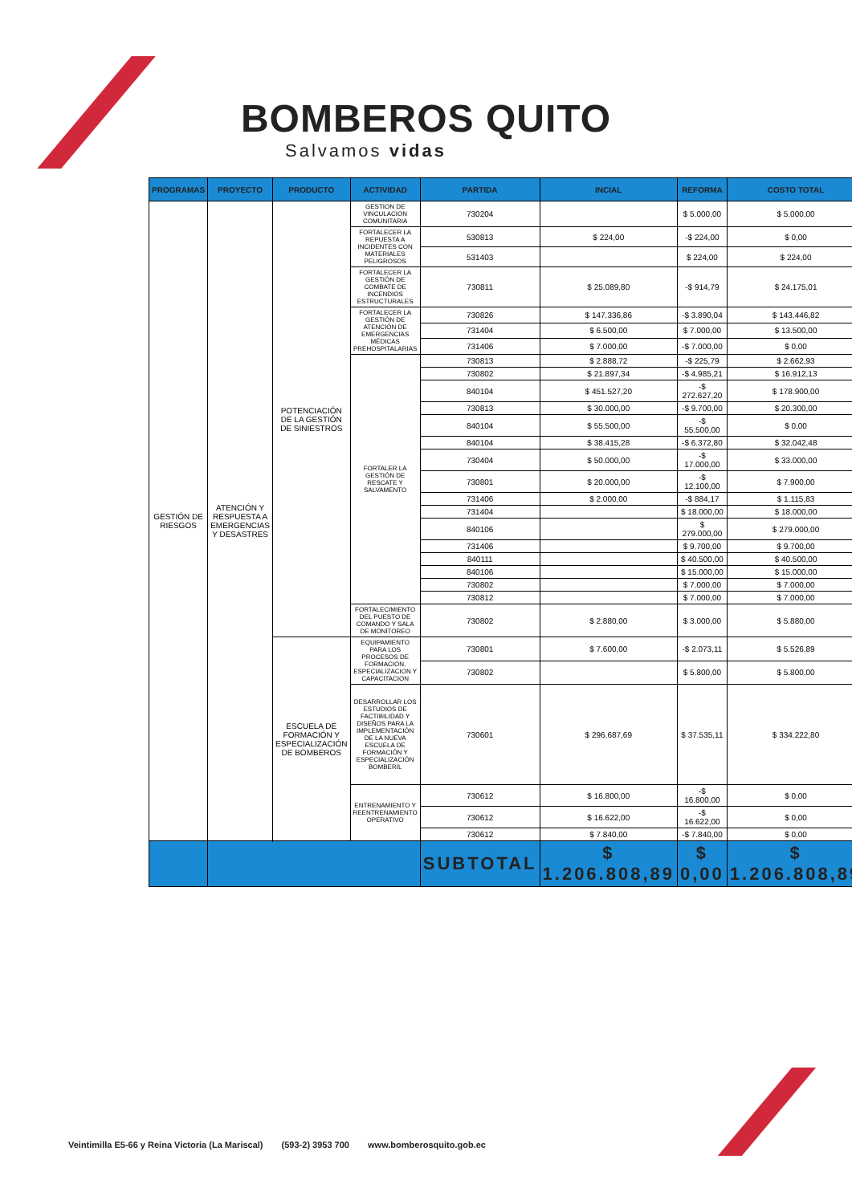BOMBEROS QUITO
Salvamos vidas
| PROGRAMAS | PROYECTO | PRODUCTO | ACTIVIDAD | PARTIDA | INCIAL | REFORMA | COSTO TOTAL |
| --- | --- | --- | --- | --- | --- | --- | --- |
| GESTIÓN DE RIESGOS | ATENCIÓN Y RESPUESTA A EMERGENCIAS Y DESASTRES | POTENCIACIÓN DE LA GESTIÓN DE SINIESTROS | GESTION DE VINCULACION COMUNITARIA | 730204 | | $ 5.000,00 | $ 5.000,00 |
| | | | FORTALECER LA REPUESTA A INCIDENTES CON MATERIALES PELIGROSOS | 530813 | $ 224,00 | -$ 224,00 | $ 0,00 |
| | | | | 531403 | | $ 224,00 | $ 224,00 |
| | | | FORTALECER LA GESTIÓN DE COMBATE DE INCENDIOS ESTRUCTURALES | 730811 | $ 25.089,80 | -$ 914,79 | $ 24.175,01 |
| | | | FORTALECER LA GESTIÓN DE ATENCIÓN DE EMERGENCIAS MÉDICAS PREHOSPITALARIAS | 730826 | $ 147.336,86 | -$ 3.890,04 | $ 143.446,82 |
| | | | | 731404 | $ 6.500,00 | $ 7.000,00 | $ 13.500,00 |
| | | | | 731406 | $ 7.000,00 | -$ 7.000,00 | $ 0,00 |
| | | | FORTALER LA GESTIÓN DE RESCATE Y SALVAMENTO | 730813 | $ 2.888,72 | -$ 225,79 | $ 2.662,93 |
| | | | | 730802 | $ 21.897,34 | -$ 4.985,21 | $ 16.912,13 |
| | | | | 840104 | $ 451.527,20 | -$ 272.627,20 | $ 178.900,00 |
| | | | | 730813 | $ 30.000,00 | -$ 9.700,00 | $ 20.300,00 |
| | | | | 840104 | $ 55.500,00 | -$ 55.500,00 | $ 0,00 |
| | | | | 840104 | $ 38.415,28 | -$ 6.372,80 | $ 32.042,48 |
| | | | | 730404 | $ 50.000,00 | -$ 17.000,00 | $ 33.000,00 |
| | | | | 730801 | $ 20.000,00 | -$ 12.100,00 | $ 7.900,00 |
| | | | | 731406 | $ 2.000,00 | -$ 884,17 | $ 1.115,83 |
| | | | | 731404 | | $ 18.000,00 | $ 18.000,00 |
| | | | | 840106 | | $ 279.000,00 | $ 279.000,00 |
| | | | | 731406 | | $ 9.700,00 | $ 9.700,00 |
| | | | | 840111 | | $ 40.500,00 | $ 40.500,00 |
| | | | | 840106 | | $ 15.000,00 | $ 15.000,00 |
| | | | | 730802 | | $ 7.000,00 | $ 7.000,00 |
| | | | | 730812 | | $ 7.000,00 | $ 7.000,00 |
| | | | FORTALECIMIENTO DEL PUESTO DE COMANDO Y SALA DE MONITOREO | 730802 | $ 2.880,00 | $ 3.000,00 | $ 5.880,00 |
| | | ESCUELA DE FORMACIÓN Y ESPECIALIZACIÓN DE BOMBEROS | EQUIPAMIENTO PARA LOS PROCESOS DE FORMACION, ESPECIALIZACION Y CAPACITACION | 730801 | $ 7.600,00 | -$ 2.073,11 | $ 5.526,89 |
| | | | | 730802 | | $ 5.800,00 | $ 5.800,00 |
| | | | DESARROLLAR LOS ESTUDIOS DE FACTIBILIDAD Y DISEÑOS PARA LA IMPLEMENTACIÓN DE LA NUEVA ESCUELA DE FORMACIÓN Y ESPECIALIZACIÓN BOMBERIL | 730601 | $ 296.687,69 | $ 37.535,11 | $ 334.222,80 |
| | | | ENTRENAMIENTO Y REENTRENAMIENTO OPERATIVO | 730612 | $ 16.800,00 | -$ 16.800,00 | $ 0,00 |
| | | | | 730612 | $ 16.622,00 | -$ 16.622,00 | $ 0,00 |
| | | | | 730612 | $ 7.840,00 | -$ 7.840,00 | $ 0,00 |
| | | | | SUBTOTAL | $ 1.206.808,89 | $ 0,00 | $ 1.206.808,89 |
Veintimilla E5-66 y Reina Victoria (La Mariscal) (593-2) 3953 700 www.bomberosquito.gob.ec